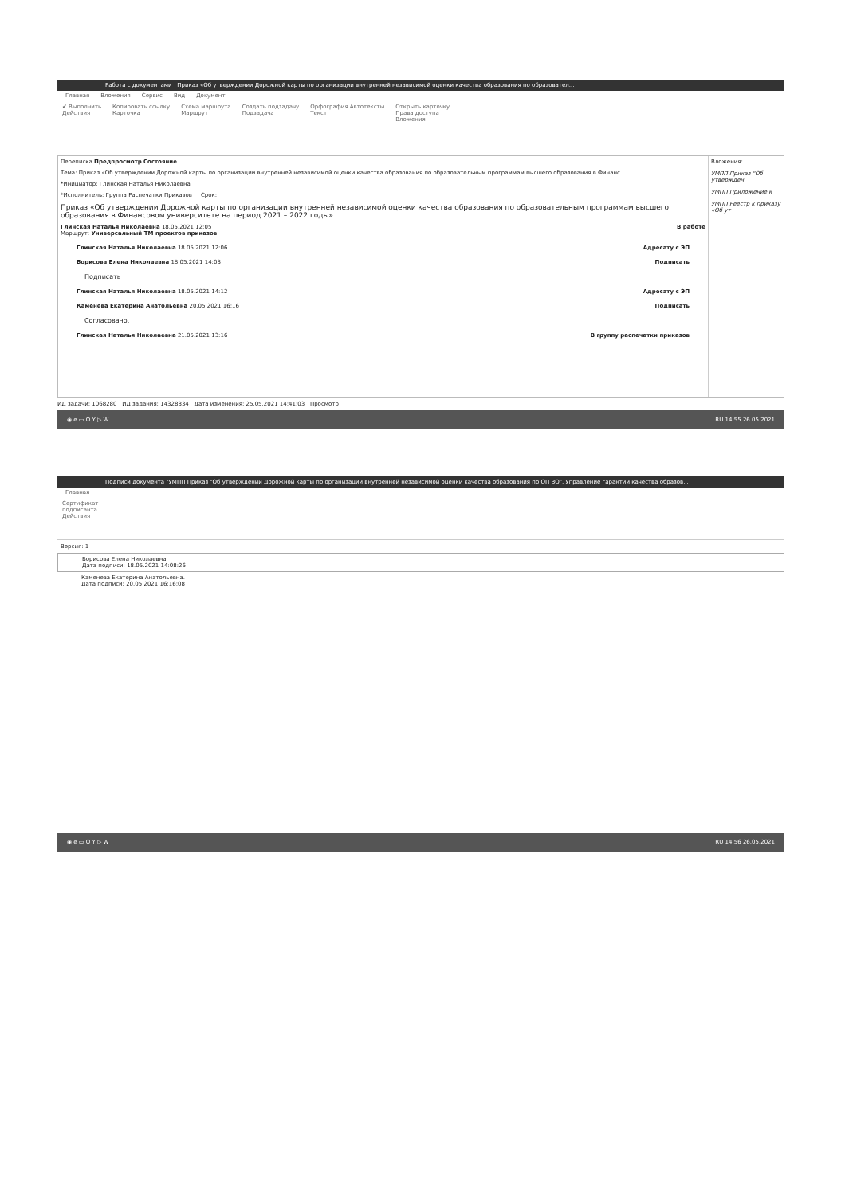Работа с документами Приказ «Об утверждении Дорожной карты по организации внутренней независимой оценки качества образования по образовател...
Главная Вложения Сервис Вид Документ
✔ Выполнить
Действия
Копировать ссылку
Карточка
Схема маршрута
Маршрут
Создать подзадачу
Подзадача
Орфография Автотексты
Текст
Открыть карточку
Права доступа
Вложения
Переписка Предпросмотр Состояние
Тема: Приказ «Об утверждении Дорожной карты по организации внутренней независимой оценки качества образования по образовательным программам высшего образования в Финанс
*Инициатор: Глинская Наталья Николаевна
*Исполнитель: Группа Распечатки Приказов Срок:
Приказ «Об утверждении Дорожной карты по организации внутренней независимой оценки качества образования по образовательным программам высшего образования в Финансовом университете на период 2021 – 2022 годы»
Глинская Наталья Николаевна 18.05.2021 12:05
Маршрут: Универсальный ТМ проектов приказов В работе
Глинская Наталья Николаевна 18.05.2021 12:06 Адресату с ЭП
Борисова Елена Николаевна 18.05.2021 14:08 Подписать
Подписать
Глинская Наталья Николаевна 18.05.2021 14:12 Адресату с ЭП
Каменева Екатерина Анатольевна 20.05.2021 16:16 Подписать
Согласовано.
Глинская Наталья Николаевна 21.05.2021 13:16 В группу распечатки приказов
Вложения:
УМПП Приказ "Об утвержден
УМПП Приложение к
УМПП Реестр к приказу «Об ут
ИД задачи: 1068280 ИД задания: 14328834 Дата изменения: 25.05.2021 14:41:03 Просмотр
◉ e ▭ O Y ▷ W RU 14:55 26.05.2021
Подписи документа "УМПП Приказ "Об утверждении Дорожной карты по организации внутренней независимой оценки качества образования по ОП ВО", Управление гарантии качества образов...
Главная
Сертификат
подписанта
Действия
Версия: 1
Борисова Елена Николаевна.
Дата подписи: 18.05.2021 14:08:26
Каменева Екатерина Анатольевна.
Дата подписи: 20.05.2021 16:16:08
◉ e ▭ O Y ▷ W RU 14:56 26.05.2021